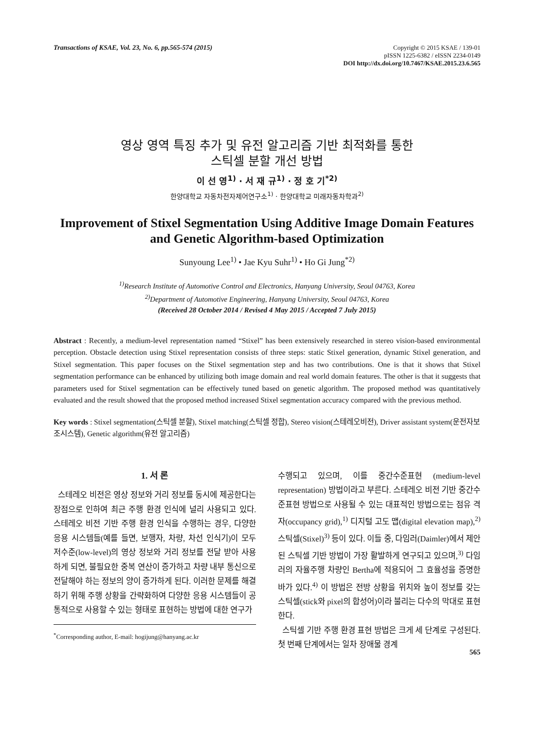Transactions of KSAE, Vol. 23, No. 6, pp.565-574 (2015)
Copyright © 2015 KSAE / 139-01
pISSN 1225-6382 / eISSN 2234-0149
DOI http://dx.doi.org/10.7467/KSAE.2015.23.6.565
영상 영역 특징 추가 및 유전 알고리즘 기반 최적화를 통한
스틱셀 분할 개선 방법
이 선 영<sup>1)</sup> · 서 재 규<sup>1)</sup> · 정 호 기<sup>*2)</sup>
한양대학교 자동차전자제어연구소<sup>1)</sup> · 한양대학교 미래자동차학과<sup>2)</sup>
Improvement of Stixel Segmentation Using Additive Image Domain Features and Genetic Algorithm-based Optimization
Sunyoung Lee<sup>1)</sup> • Jae Kyu Suhr<sup>1)</sup> • Ho Gi Jung<sup>*2)</sup>
<sup>1)</sup> Research Institute of Automotive Control and Electronics, Hanyang University, Seoul 04763, Korea
<sup>2)</sup> Department of Automotive Engineering, Hanyang University, Seoul 04763, Korea
(Received 28 October 2014 / Revised 4 May 2015 / Accepted 7 July 2015)
Abstract : Recently, a medium-level representation named “Stixel” has been extensively researched in stereo vision-based environmental perception. Obstacle detection using Stixel representation consists of three steps: static Stixel generation, dynamic Stixel generation, and Stixel segmentation. This paper focuses on the Stixel segmentation step and has two contributions. One is that it shows that Stixel segmentation performance can be enhanced by utilizing both image domain and real world domain features. The other is that it suggests that parameters used for Stixel segmentation can be effectively tuned based on genetic algorithm. The proposed method was quantitatively evaluated and the result showed that the proposed method increased Stixel segmentation accuracy compared with the previous method.
Key words : Stixel segmentation(스틱셀 분할), Stixel matching(스틱셀 정합), Stereo vision(스테레오비전), Driver assistant system(운전자보조시스템), Genetic algorithm(유전 알고리즘)
1. 서 론
스테레오 비전은 영상 정보와 거리 정보를 동시에 제공한다는 장점으로 인하여 최근 주행 환경 인식에 널리 사용되고 있다. 스테레오 비전 기반 주행 환경 인식을 수행하는 경우, 다양한 응용 시스템들(예를 들면, 보행자, 차량, 차선 인식기)이 모두 저수준(low-level)의 영상 정보와 거리 정보를 전달 받아 사용하게 되면, 불필요한 중복 연산이 증가하고 차량 내부 통신으로 전달해야 하는 정보의 양이 증가하게 된다. 이러한 문제를 해결하기 위해 주행 상황을 간략화하여 다양한 응용 시스템들이 공통적으로 사용할 수 있는 형태로 표현하는 방법에 대한 연구가
<sup>*</sup> Corresponding author, E-mail: hogijung@hanyang.ac.kr
수행되고 있으며, 이를 중간수준표현 (medium-level representation) 방법이라고 부른다. 스테레오 비전 기반 중간수준표현 방법으로 사용될 수 있는 대표적인 방법으로는 점유 격자(occupancy grid),<sup>1)</sup> 디지털 고도 맵(digital elevation map),<sup>2)</sup> 스틱셀(Stixel)<sup>3)</sup> 등이 있다. 이들 중, 다임러(Daimler)에서 제안된 스틱셀 기반 방법이 가장 활발하게 연구되고 있으며,<sup>3)</sup> 다임러의 자율주행 차량인 Bertha에 적용되어 그 효율성을 증명한 바가 있다.<sup>4)</sup> 이 방법은 전방 상황을 위치와 높이 정보를 갖는 스틱셀(stick와 pixel의 합성어)이라 불리는 다수의 막대로 표현한다.
스틱셀 기반 주행 환경 표현 방법은 크게 세 단계로 구성된다. 첫 번째 단계에서는 일차 장애물 경계
565